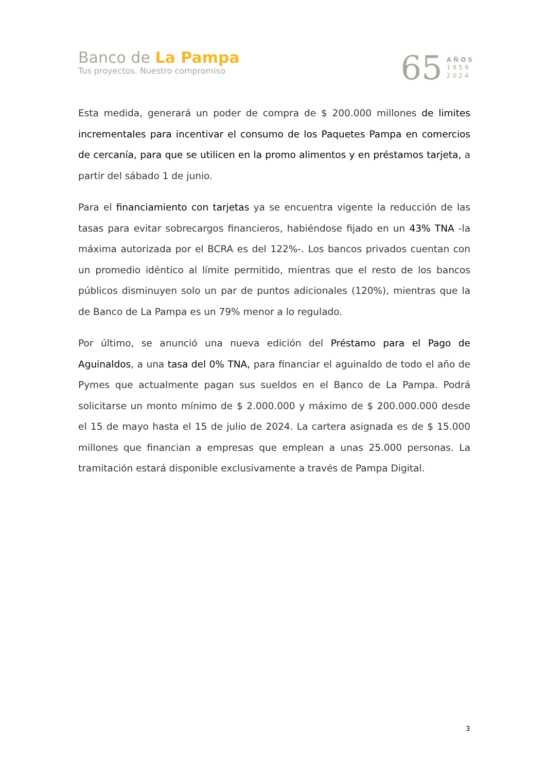Banco de La Pampa
Tus proyectos. Nuestro compromiso
65
AÑOS
1959
2024
Esta medida, generará un poder de compra de $ 200.000 millones de limites incrementales para incentivar el consumo de los Paquetes Pampa en comercios de cercanía, para que se utilicen en la promo alimentos y en préstamos tarjeta, a partir del sábado 1 de junio.
Para el financiamiento con tarjetas ya se encuentra vigente la reducción de las tasas para evitar sobrecargos financieros, habiéndose fijado en un 43% TNA -la máxima autorizada por el BCRA es del 122%-. Los bancos privados cuentan con un promedio idéntico al límite permitido, mientras que el resto de los bancos públicos disminuyen solo un par de puntos adicionales (120%), mientras que la de Banco de La Pampa es un 79% menor a lo regulado.
Por último, se anunció una nueva edición del Préstamo para el Pago de Aguinaldos, a una tasa del 0% TNA, para financiar el aguinaldo de todo el año de Pymes que actualmente pagan sus sueldos en el Banco de La Pampa. Podrá solicitarse un monto mínimo de $ 2.000.000 y máximo de $ 200.000.000 desde el 15 de mayo hasta el 15 de julio de 2024. La cartera asignada es de $ 15.000 millones que financian a empresas que emplean a unas 25.000 personas. La tramitación estará disponible exclusivamente a través de Pampa Digital.
3